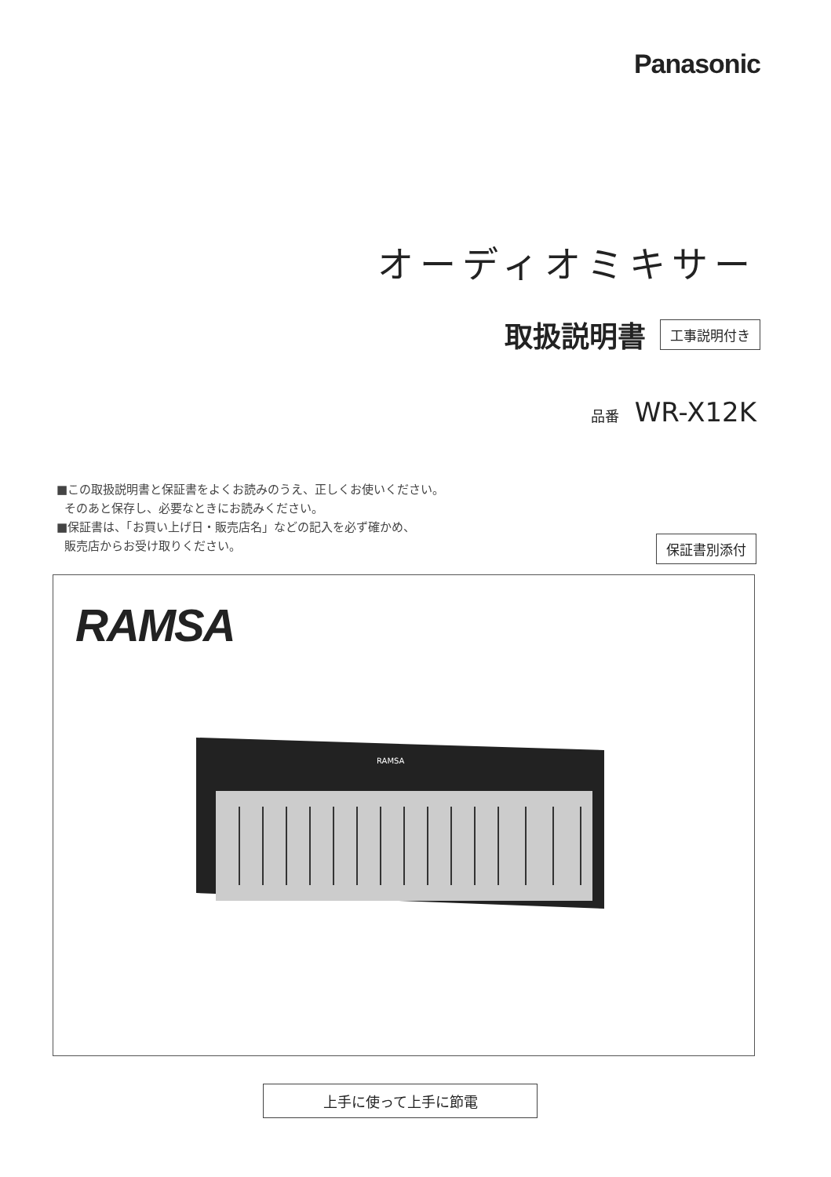Panasonic
オーディオミキサー
取扱説明書 工事説明付き
品番 WR-X12K
■この取扱説明書と保証書をよくお読みのうえ、正しくお使いください。
そのあと保存し、必要なときにお読みください。
■保証書は、「お買い上げ日・販売店名」などの記入を必ず確かめ、
販売店からお受け取りください。
保証書別添付
RAMSA
RAMSA
上手に使って上手に節電